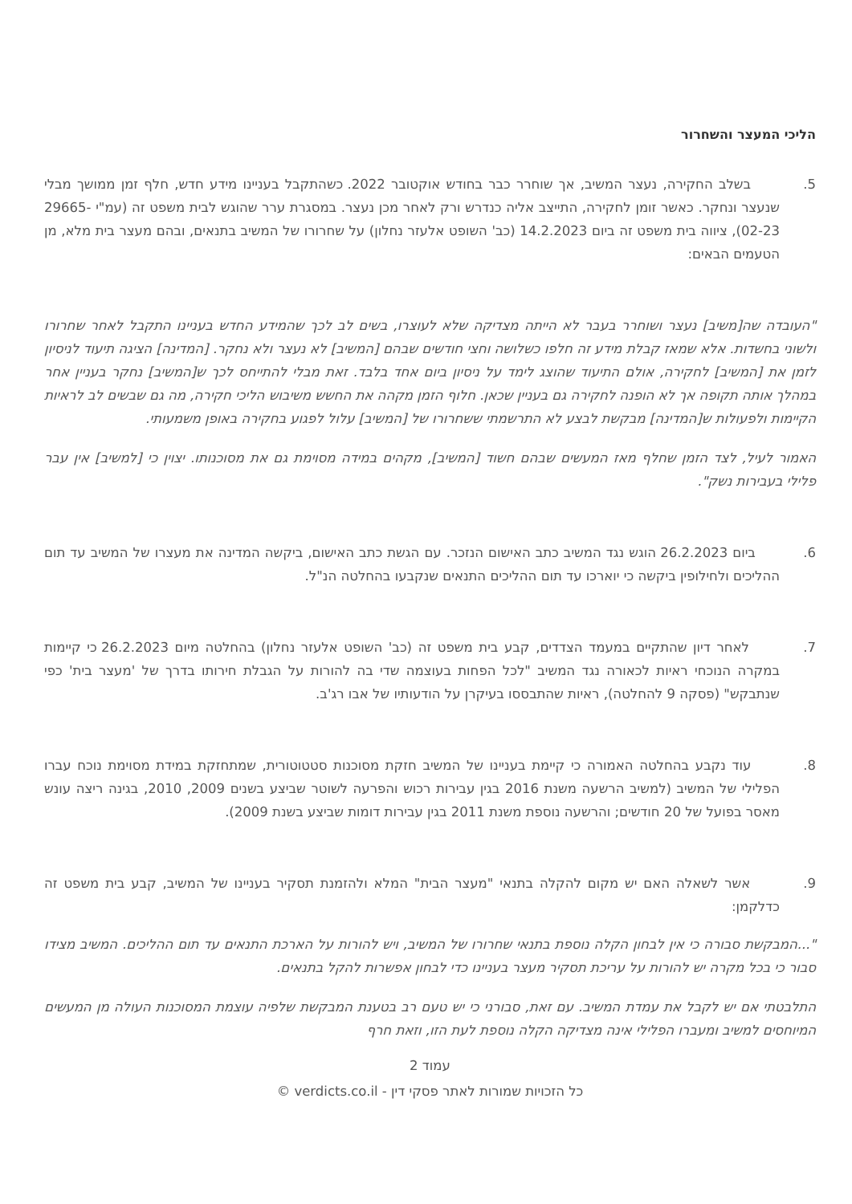הליכי המעצר והשחרור
5. בשלב החקירה, נעצר המשיב, אך שוחרר כבר בחודש אוקטובר 2022. כשהתקבל בעניינו מידע חדש, חלף זמן ממושך מבלי שנעצר ונחקר. כאשר זומן לחקירה, התייצב אליה כנדרש ורק לאחר מכן נעצר. במסגרת ערר שהוגש לבית משפט זה (עמ"י 29665-02-23), ציווה בית משפט זה ביום 14.2.2023 (כב' השופט אלעזר נחלון) על שחרורו של המשיב בתנאים, ובהם מעצר בית מלא, מן הטעמים הבאים:
"העובדה שה[משיב] נעצר ושוחרר בעבר לא הייתה מצדיקה שלא לעוצרו, בשים לב לכך שהמידע החדש בעניינו התקבל לאחר שחרורו ולשוני בחשדות. אלא שמאז קבלת מידע זה חלפו כשלושה וחצי חודשים שבהם [המשיב] לא נעצר ולא נחקר. [המדינה] הציגה תיעוד לניסיון לזמן את [המשיב] לחקירה, אולם התיעוד שהוצג לימד על ניסיון ביום אחד בלבד. זאת מבלי להתייחס לכך ש[המשיב] נחקר בעניין אחר במהלך אותה תקופה אך לא הופנה לחקירה גם בעניין שכאן. חלוף הזמן מקהה את החשש משיבוש הליכי חקירה, מה גם שבשים לב לראיות הקיימות ולפעולות ש[המדינה] מבקשת לבצע לא התרשמתי ששחרורו של [המשיב] עלול לפגוע בחקירה באופן משמעותי.
האמור לעיל, לצד הזמן שחלף מאז המעשים שבהם חשוד [המשיב], מקהים במידה מסוימת גם את מסוכנותו. יצוין כי [למשיב] אין עבר פלילי בעבירות נשק".
6. ביום 26.2.2023 הוגש נגד המשיב כתב האישום הנזכר. עם הגשת כתב האישום, ביקשה המדינה את מעצרו של המשיב עד תום ההליכים ולחילופין ביקשה כי יוארכו עד תום ההליכים התנאים שנקבעו בהחלטה הנ"ל.
7. לאחר דיון שהתקיים במעמד הצדדים, קבע בית משפט זה (כב' השופט אלעזר נחלון) בהחלטה מיום 26.2.2023 כי קיימות במקרה הנוכחי ראיות לכאורה נגד המשיב "לכל הפחות בעוצמה שדי בה להורות על הגבלת חירותו בדרך של 'מעצר בית' כפי שנתבקש" (פסקה 9 להחלטה), ראיות שהתבססו בעיקרן על הודעותיו של אבו רג'ב.
8. עוד נקבע בהחלטה האמורה כי קיימת בעניינו של המשיב חזקת מסוכנות סטטוטורית, שמתחזקת במידת מסוימת נוכח עברו הפלילי של המשיב (למשיב הרשעה משנת 2016 בגין עבירות רכוש והפרעה לשוטר שביצע בשנים 2009, 2010, בגינה ריצה עונש מאסר בפועל של 20 חודשים; והרשעה נוספת משנת 2011 בגין עבירות דומות שביצע בשנת 2009).
9. אשר לשאלה האם יש מקום להקלה בתנאי "מעצר הבית" המלא ולהזמנת תסקיר בעניינו של המשיב, קבע בית משפט זה כדלקמן:
"...המבקשת סבורה כי אין לבחון הקלה נוספת בתנאי שחרורו של המשיב, ויש להורות על הארכת התנאים עד תום ההליכים. המשיב מצידו סבור כי בכל מקרה יש להורות על עריכת תסקיר מעצר בעניינו כדי לבחון אפשרות להקל בתנאים.
התלבטתי אם יש לקבל את עמדת המשיב. עם זאת, סבורני כי יש טעם רב בטענת המבקשת שלפיה עוצמת המסוכנות העולה מן המעשים המיוחסים למשיב ומעברו הפלילי אינה מצדיקה הקלה נוספת לעת הזו, וזאת חרף
עמוד 2
כל הזכויות שמורות לאתר פסקי דין - verdicts.co.il ©